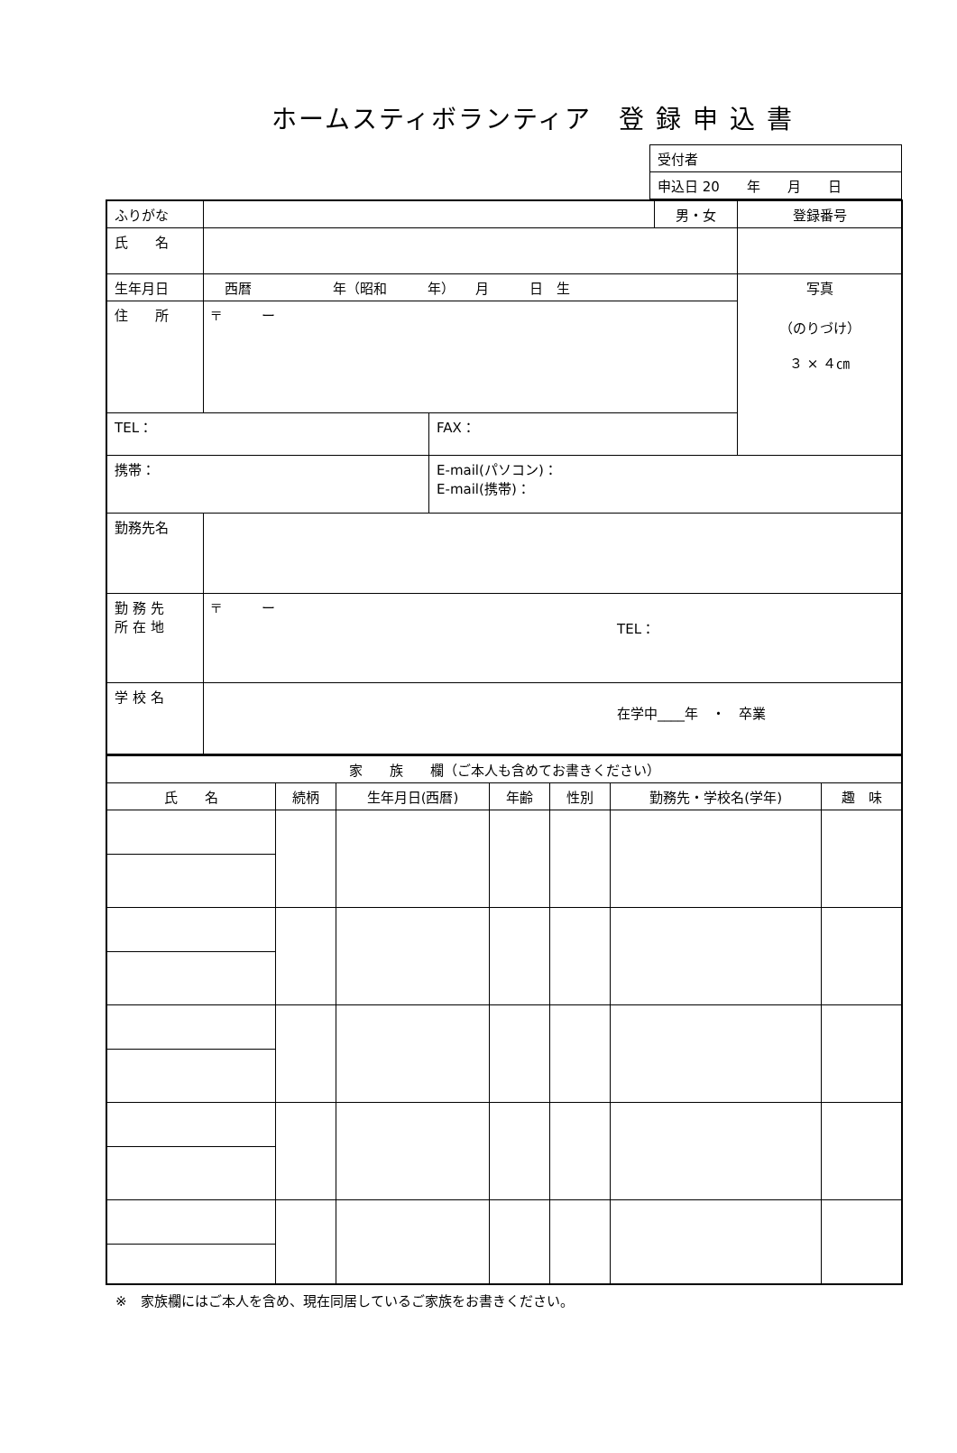ホームスティボランティア　登 録 申 込 書
| 受付者 |
| 申込日 20 年 月 日 |
| ふりがな | | | 男・女 | 登録番号 |
| 氏 名 | | | | |
| 生年月日 | 西暦 年（昭和 年） 月 日 生 | | | 写真 （のりづけ） ３ × ４㎝ |
| 住 所 | 〒 ー | | | |
| TEL： | | FAX： | | |
| 携帯： | | E-mail(パソコン)： E-mail(携帯)： | | |
| 勤務先名 | | | | |
| 勤 務 先 所 在 地 | 〒 ー TEL： | | | |
| 学 校 名 | 在学中____年 ・ 卒業 | | | |
| 家 族 欄（ご本人も含めてお書きください） | | | | | | |
| 氏 名 | 続柄 | 生年月日(西暦) | 年齢 | 性別 | 勤務先・学校名(学年) | 趣 味 |
※　家族欄にはご本人を含め、現在同居しているご家族をお書きください。